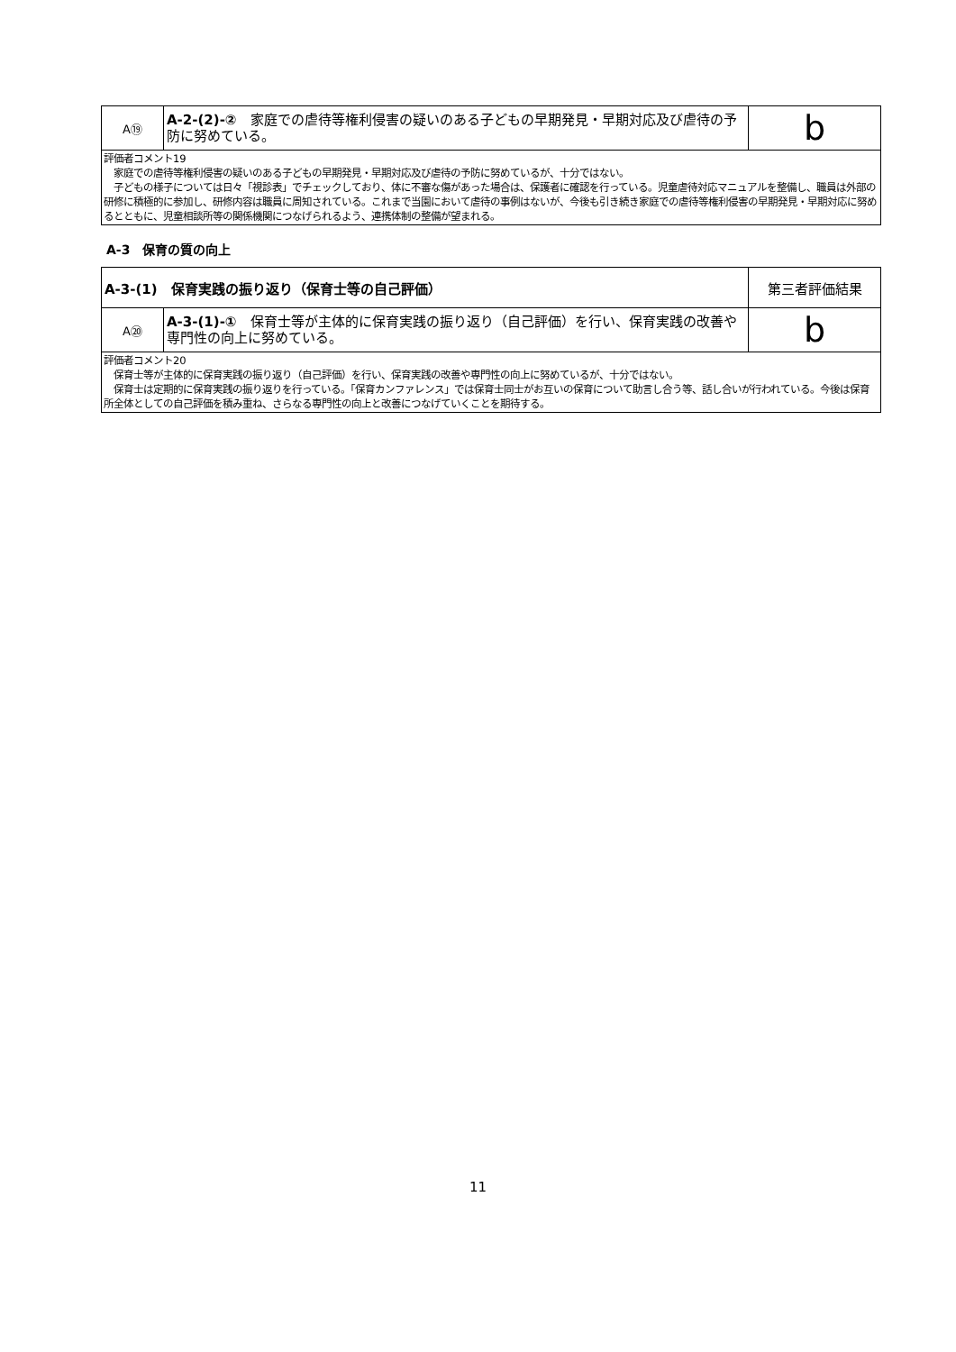| A⑲ | A-2-(2)-② 家庭での虐待等権利侵害の疑いのある子どもの早期発見・早期対応及び虐待の予防に努めている。 | b |
| 評価者コメント19 家庭での虐待等権利侵害の疑いのある子どもの早期発見・早期対応及び虐待の予防に努めているが、十分ではない。 子どもの様子については日々「視診表」でチェックしており、体に不審な傷があった場合は、保護者に確認を行っている。児童虐待対応マニュアルを整備し、職員は外部の研修に積極的に参加し、研修内容は職員に周知されている。これまで当園において虐待の事例はないが、今後も引き続き家庭での虐待等権利侵害の早期発見・早期対応に努めるとともに、児童相談所等の関係機関につなげられるよう、連携体制の整備が望まれる。 | | |
A-3　保育の質の向上
| A-3-(1) 保育実践の振り返り（保育士等の自己評価） | | 第三者評価結果 |
| A⑳ | A-3-(1)-① 保育士等が主体的に保育実践の振り返り（自己評価）を行い、保育実践の改善や専門性の向上に努めている。 | b |
| 評価者コメント20 保育士等が主体的に保育実践の振り返り（自己評価）を行い、保育実践の改善や専門性の向上に努めているが、十分ではない。 保育士は定期的に保育実践の振り返りを行っている。「保育カンファレンス」では保育士同士がお互いの保育について助言し合う等、話し合いが行われている。今後は保育所全体としての自己評価を積み重ね、さらなる専門性の向上と改善につなげていくことを期待する。 | | |
11